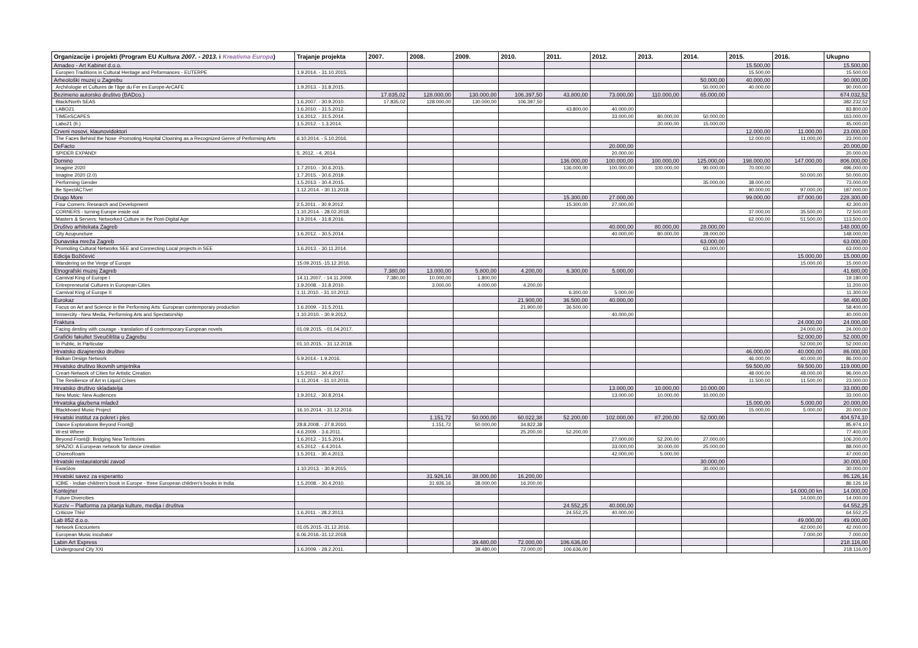| Organizacije i projekti (Program EU Kultura 2007. - 2013. i Kreativna Europa ) | Trajanje projekta | 2007. | 2008. | 2009. | 2010. | 2011. | 2012. | 2013. | 2014. | 2015. | 2016. | Ukupno |
| --- | --- | --- | --- | --- | --- | --- | --- | --- | --- | --- | --- | --- |
| Amadeo - Art Kabinet d.o.o. | | | | | | | | | | 15.500,00 | | 15.500,00 |
| Europen Traditions in Cultural Heritage and Peformances - EUTERPE | 1.9.2014. - 31.10.2015. | | | | | | | | | 15.500,00 | | 15.500,00 |
| Arheološki muzej u Zagrebu | | | | | | | | | 50.000,00 | 40.000,00 | | 90.000,00 |
| Archéologie et Cultures de l'âge du Fer en Europe-ArCAFE | 1.9.2013. - 31.8.2015. | | | | | | | | 50.000,00 | 40.000,00 | | 90.000,00 |
| Bezimeno autorsko društvo (BADco.) | | 17.835,02 | 128.000,00 | 130.000,00 | 106.397,50 | 43.800,00 | 73.000,00 | 110.000,00 | 65.000,00 | | | 674.032,52 |
| Black/North SEAS | 1.6.2007. - 30.9.2010. | 17.835,02 | 128.000,00 | 130.000,00 | 106.397,50 | | | | | | | 382.232,52 |
| LABO21 | 1.6.2010. - 31.5.2012. | | | | | 43.800,00 | 40.000,00 | | | | | 83.800,00 |
| TIMEeSCAPES | 1.6.2012. - 31.5.2014. | | | | | | 33.000,00 | 80.000,00 | 50.000,00 | | | 163.000,00 |
| Labo21 (II.) | 1.5.2012. - 1.3.2014. | | | | | | | 30.000,00 | 15.000,00 | | | 45.000,00 |
| Crveni nosovi, klaunovidoktori | | | | | | | | | | 12.000,00 | 11.000,00 | 23.000,00 |
| The Faces Behind the Nose -Promoting Hospital Clowning as a Recognized Genre of Performing Arts | 6.10.2014. - 5.10.2016. | | | | | | | | | 12.000,00 | 11.000,00 | 23.000,00 |
| DeFacto | | | | | | | 20.000,00 | | | | | 20.000,00 |
| SPIDER EXPAND! | 5. 2012. - 4. 2014. | | | | | | 20.000,00 | | | | | 20.000,00 |
| Domino | | | | | | 136.000,00 | 100.000,00 | 100.000,00 | 125.000,00 | 198.000,00 | 147.000,00 | 806.000,00 |
| Imagine 2020 | 1.7.2010. - 30.6.2015. | | | | | 136.000,00 | 100.000,00 | 100.000,00 | 90.000,00 | 70.000,00 | | 496.000,00 |
| Imagine 2020 (2.0) | 1.7.2015. - 30.6.2019. | | | | | | | | | | 50.000,00 | 50.000,00 |
| Performing Gender | 1.5.2013. - 30.4.2015. | | | | | | | | 35.000,00 | 38.000,00 | | 73.000,00 |
| Be SpectACTive! | 1.12.2014. - 30.11.2018. | | | | | | | | | 90.000,00 | 97.000,00 | 187.000,00 |
| Drugo More | | | | | | 15.300,00 | 27.000,00 | | | 99.000,00 | 87.000,00 | 228.300,00 |
| Four Corners: Research and Development | 2.5.2011. - 30.9.2012. | | | | | 15.300,00 | 27.000,00 | | | | | 42.300,00 |
| CORNERS - turning Europe inside out | 1.10.2014. - 28.02.2018. | | | | | | | | | 37.000,00 | 35.500,00 | 72.500,00 |
| Masters & Servers: Networked Culture in the Post-Digital Age | 1.9.2014. - 31.8.2016. | | | | | | | | | 62.000,00 | 51.500,00 | 113.500,00 |
| Društvo arhitekata Zagreb | | | | | | | 40.000,00 | 80.000,00 | 28.000,00 | | | 148.000,00 |
| City Acupuncture | 1.6.2012. - 30.5.2014. | | | | | | 40.000,00 | 80.000,00 | 28.000,00 | | | 148.000,00 |
| Dunavska mreža Zagreb | | | | | | | | | 63.000,00 | | | 63.000,00 |
| Promoting Cultural Networks SEE and Connecting Local projects in SEE | 1.6.2013. - 30.11.2014. | | | | | | | | 63.000,00 | | | 63.000,00 |
| Edicija Božičević | | | | | | | | | | | 15.000,00 | 15.000,00 |
| Wandering on the Verge of Europe | 15.09.2015.-15.12.2016. | | | | | | | | | | 15.000,00 | 15.000,00 |
| Etnografski muzej Zagreb | | 7.380,00 | 13.000,00 | 5.800,00 | 4.200,00 | 6.300,00 | 5.000,00 | | | | | 41.680,00 |
| Carnival King of Europe I | 14.11.2007. - 14.11.2009. | 7.380,00 | 10.000,00 | 1.800,00 | | | | | | | | 19.180,00 |
| Entrepreneurial Cultures in European Cities | 1.9.2008. - 31.8.2010. | | 3.000,00 | 4.000,00 | 4.200,00 | | | | | | | 11.200,00 |
| Carnival King of Europe II | 1.11.2010. - 31.10.2012. | | | | | 6.300,00 | 5.000,00 | | | | | 11.300,00 |
| Eurokaz | | | | | 21.900,00 | 36.500,00 | 40.000,00 | | | | | 98.400,00 |
| Focus on Art and Science in the Performing Arts: European contemporary production | 1.6.2009. - 31.5.2011. | | | | 21.900,00 | 36.500,00 | | | | | | 58.400,00 |
| Immercity - New Media, Performing Arts and Spectatorship | 1.10.2010. - 30.9.2012. | | | | | | 40.000,00 | | | | | 40.000,00 |
| Fraktura | | | | | | | | | | | 24.000,00 | 24.000,00 |
| Facing destiny with courage - translation of 6 contemporary European novels | 01.09.2015. - 01.04.2017. | | | | | | | | | | 24.000,00 | 24.000,00 |
| Grafički fakultet Sveučilišta u Zagrebu | | | | | | | | | | | 52.000,00 | 52.000,00 |
| In Public, In Particular | 01.10.2015. - 31.12.2018. | | | | | | | | | | 52.000,00 | 52.000,00 |
| Hrvatsko dizajnersko društvo | | | | | | | | | | 46.000,00 | 40.000,00 | 86.000,00 |
| Balkan Design Network | 5.9.2014.- 1.9.2016. | | | | | | | | | 46.000,00 | 40.000,00 | 86.000,00 |
| Hrvatsko društvo likovnih umjetnika | | | | | | | | | | 59.500,00 | 59.500,00 | 119.000,00 |
| Creart-Network of Cities for Artistic Creation | 1.5.2012. - 30.4.2017. | | | | | | | | | 48.000,00 | 48.000,00 | 96.000,00 |
| The Resilience of Art in Liquid Crises | 1.11.2014. - 31.10.2016. | | | | | | | | | 11.500,00 | 11.500,00 | 23.000,00 |
| Hrvatsko društvo skladatelja | | | | | | | 13.000,00 | 10.000,00 | 10.000,00 | | | 33.000,00 |
| New Music: New Audiences | 1.9.2012. - 30.8.2014. | | | | | | 13.000,00 | 10.000,00 | 10.000,00 | | | 33.000,00 |
| Hrvatska glazbena mladež | | | | | | | | | | 15.000,00 | 5.000,00 | 20.000,00 |
| Blackboard Music Project | 16.10.2014. - 31.12.2016. | | | | | | | | | 15.000,00 | 5.000,00 | 20.000,00 |
| Hrvatski institut za pokret i ples | | | 1.151,72 | 50.000,00 | 60.022,38 | 52.200,00 | 102.000,00 | 87.200,00 | 52.000,00 | | | 404.574,10 |
| Dance Explorations Beyond Front@ | 28.8.2008. - 27.8.2010. | | 1.151,72 | 50.000,00 | 34.822,38 | | | | | | | 85.974,10 |
| W-est Where | 4.6.2009. - 3.6.2011. | | | | 25.200,00 | 52.200,00 | | | | | | 77.400,00 |
| Beyond Front@: Bridging New Territories | 1.6.2012. - 31.5.2014. | | | | | | 27.000,00 | 52.200,00 | 27.000,00 | | | 106.200,00 |
| SPAZIO: A European network for dance creation | 4.5.2012. - 6.4.2014. | | | | | | 33.000,00 | 30.000,00 | 25.000,00 | | | 88.000,00 |
| ChoreoRoam | 1.5.2011. - 30.4.2013. | | | | | | 42.000,00 | 5.000,00 | | | | 47.000,00 |
| Hrvatski restauratorski zavod | | | | | | | | | 30.000,00 | | | 30.000,00 |
| EwaGlos | 1.10.2013. - 30.9.2015. | | | | | | | | 30.000,00 | | | 30.000,00 |
| Hrvatski savez za esperanto | | | 31.926,16 | 38.000,00 | 16.200,00 | | | | | | | 86.126,16 |
| ICBIE - Indian children's book in Europe - three European children's books in India | 1.5.2008. - 30.4.2010. | | 31.926,16 | 38.000,00 | 16.200,00 | | | | | | | 86.126,16 |
| Kontejner | | | | | | | | | | | 14.000,00 kn | 14.000,00 |
| Future Divercities | | | | | | | | | | | 14.000,00 | 14.000,00 |
| Kurziv – Platforma za pitanja kulture, medija i društva | | | | | | 24.552,25 | 40.000,00 | | | | | 64.552,25 |
| Criticize This! | 1.6.2011. - 28.2.2013. | | | | | 24.552,25 | 40.000,00 | | | | | 64.552,25 |
| Lab 852 d.o.o. | | | | | | | | | | | 49.000,00 | 49.000,00 |
| Network Encounters | 01.05.2015.-31.12.2016. | | | | | | | | | | 42.000,00 | 42.000,00 |
| European Music incubator | 6.06.2016.-31.12.2018. | | | | | | | | | | 7.000,00 | 7.000,00 |
| Labin Art Express | | | | 39.480,00 | 72.000,00 | 106.636,00 | | | | | | 218.116,00 |
| Underground City XXI | 1.6.2009. - 28.2.2011. | | | 39.480,00 | 72.000,00 | 106.636,00 | | | | | | 218.116,00 |